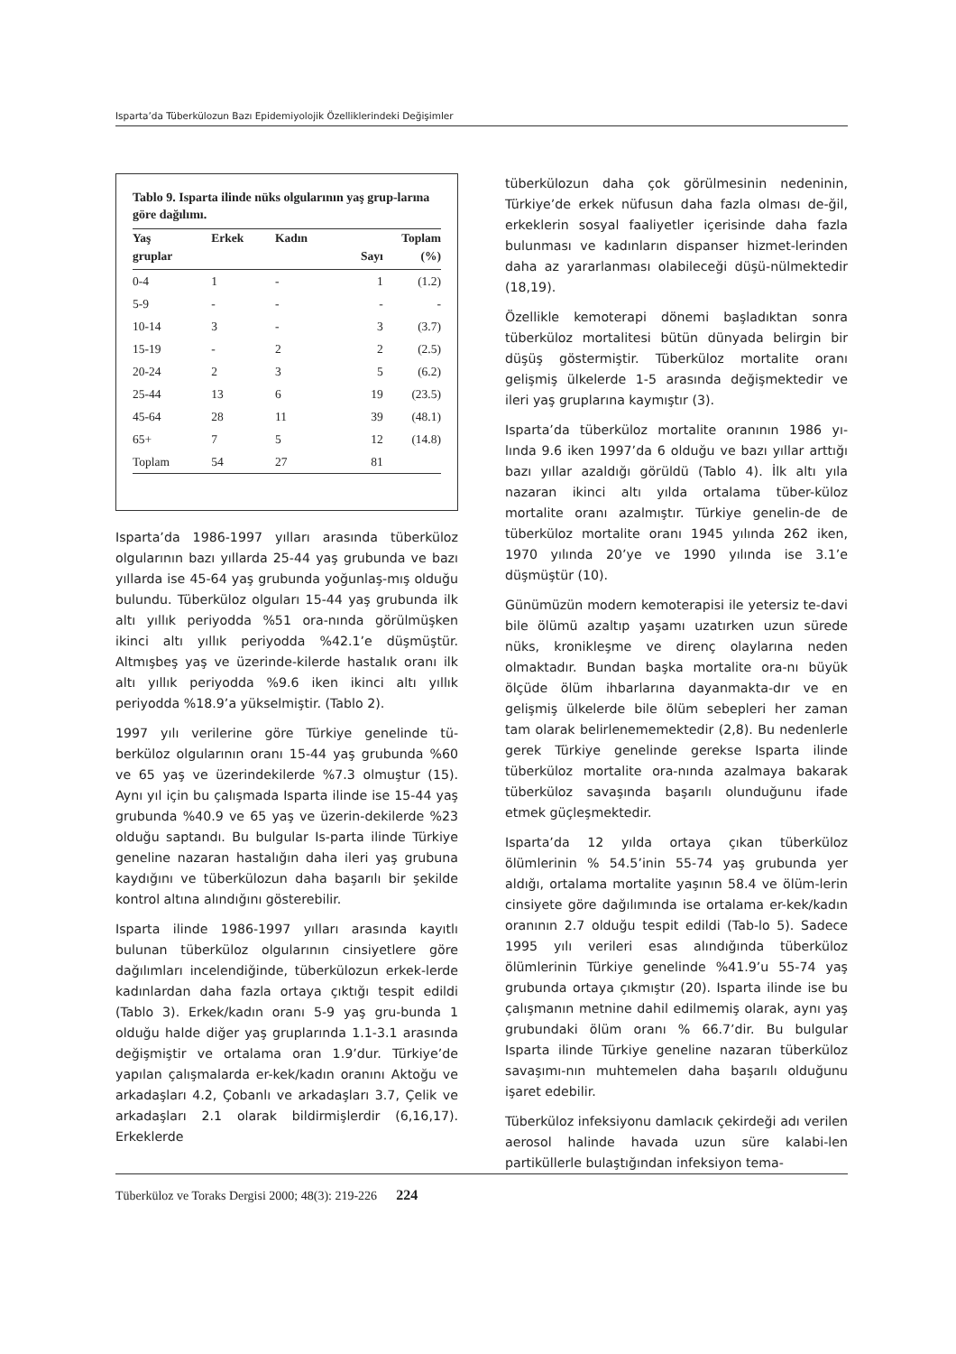Isparta’da Tüberkülozun Bazı Epidemiyolojik Özelliklerindeki Değişimler
Tablo 9. Isparta ilinde nüks olgularının yaş grup-larına göre dağılımı.
| Yaş | Erkek | Kadın | Toplam | |
| --- | --- | --- | --- | --- |
| gruplar | | | Sayı | (%) |
| 0-4 | 1 | - | 1 | (1.2) |
| 5-9 | - | - | - | - |
| 10-14 | 3 | - | 3 | (3.7) |
| 15-19 | - | 2 | 2 | (2.5) |
| 20-24 | 2 | 3 | 5 | (6.2) |
| 25-44 | 13 | 6 | 19 | (23.5) |
| 45-64 | 28 | 11 | 39 | (48.1) |
| 65+ | 7 | 5 | 12 | (14.8) |
| Toplam | 54 | 27 | 81 | |
Isparta’da 1986-1997 yılları arasında tüberküloz olgularının bazı yıllarda 25-44 yaş grubunda ve bazı yıllarda ise 45-64 yaş grubunda yoğunlaş-mış olduğu bulundu. Tüberküloz olguları 15-44 yaş grubunda ilk altı yıllık periyodda %51 ora-nında görülmüşken ikinci altı yıllık periyodda %42.1’e düşmüştür. Altmışbeş yaş ve üzerinde-kilerde hastalık oranı ilk altı yıllık periyodda %9.6 iken ikinci altı yıllık periyodda %18.9’a yükselmiştir. (Tablo 2).
1997 yılı verilerine göre Türkiye genelinde tü-berküloz olgularının oranı 15-44 yaş grubunda %60 ve 65 yaş ve üzerindekilerde %7.3 olmuştur (15). Aynı yıl için bu çalışmada Isparta ilinde ise 15-44 yaş grubunda %40.9 ve 65 yaş ve üzerin-dekilerde %23 olduğu saptandı. Bu bulgular Is-parta ilinde Türkiye geneline nazaran hastalığın daha ileri yaş grubuna kaydığını ve tüberkülozun daha başarılı bir şekilde kontrol altına alındığını gösterebilir.
Isparta ilinde 1986-1997 yılları arasında kayıtlı bulunan tüberküloz olgularının cinsiyetlere göre dağılımları incelendiğinde, tüberkülozun erkek-lerde kadınlardan daha fazla ortaya çıktığı tespit edildi (Tablo 3). Erkek/kadın oranı 5-9 yaş gru-bunda 1 olduğu halde diğer yaş gruplarında 1.1-3.1 arasında değişmiştir ve ortalama oran 1.9’dur. Türkiye’de yapılan çalışmalarda er-kek/kadın oranını Aktoğu ve arkadaşları 4.2, Çobanlı ve arkadaşları 3.7, Çelik ve arkadaşları 2.1 olarak bildirmişlerdir (6,16,17). Erkeklerde
tüberkülozun daha çok görülmesinin nedeninin, Türkiye’de erkek nüfusun daha fazla olması de-ğil, erkeklerin sosyal faaliyetler içerisinde daha fazla bulunması ve kadınların dispanser hizmet-lerinden daha az yararlanması olabileceği düşü-nülmektedir (18,19).
Özellikle kemoterapi dönemi başladıktan sonra tüberküloz mortalitesi bütün dünyada belirgin bir düşüş göstermiştir. Tüberküloz mortalite oranı gelişmiş ülkelerde 1-5 arasında değişmektedir ve ileri yaş gruplarına kaymıştır (3).
Isparta’da tüberküloz mortalite oranının 1986 yı-lında 9.6 iken 1997’da 6 olduğu ve bazı yıllar arttığı bazı yıllar azaldığı görüldü (Tablo 4). İlk altı yıla nazaran ikinci altı yılda ortalama tüber-küloz mortalite oranı azalmıştır. Türkiye genelin-de de tüberküloz mortalite oranı 1945 yılında 262 iken, 1970 yılında 20’ye ve 1990 yılında ise 3.1’e düşmüştür (10).
Günümüzün modern kemoterapisi ile yetersiz te-davi bile ölümü azaltıp yaşamı uzatırken uzun sürede nüks, kronikleşme ve direnç olaylarına neden olmaktadır. Bundan başka mortalite ora-nı büyük ölçüde ölüm ihbarlarına dayanmakta-dır ve en gelişmiş ülkelerde bile ölüm sebepleri her zaman tam olarak belirlenememektedir (2,8). Bu nedenlerle gerek Türkiye genelinde gerekse Isparta ilinde tüberküloz mortalite ora-nında azalmaya bakarak tüberküloz savaşında başarılı olunduğunu ifade etmek güçleşmektedir.
Isparta’da 12 yılda ortaya çıkan tüberküloz ölümlerinin % 54.5’inin 55-74 yaş grubunda yer aldığı, ortalama mortalite yaşının 58.4 ve ölüm-lerin cinsiyete göre dağılımında ise ortalama er-kek/kadın oranının 2.7 olduğu tespit edildi (Tab-lo 5). Sadece 1995 yılı verileri esas alındığında tüberküloz ölümlerinin Türkiye genelinde %41.9’u 55-74 yaş grubunda ortaya çıkmıştır (20). Isparta ilinde ise bu çalışmanın metnine dahil edilmemiş olarak, aynı yaş grubundaki ölüm oranı % 66.7’dir. Bu bulgular Isparta ilinde Türkiye geneline nazaran tüberküloz savaşımı-nın muhtemelen daha başarılı olduğunu işaret edebilir.
Tüberküloz infeksiyonu damlacık çekirdeği adı verilen aerosol halinde havada uzun süre kalabi-len partiküllerle bulaştığından infeksiyon tema-
Tüberküloz ve Toraks Dergisi 2000; 48(3): 219-226 224